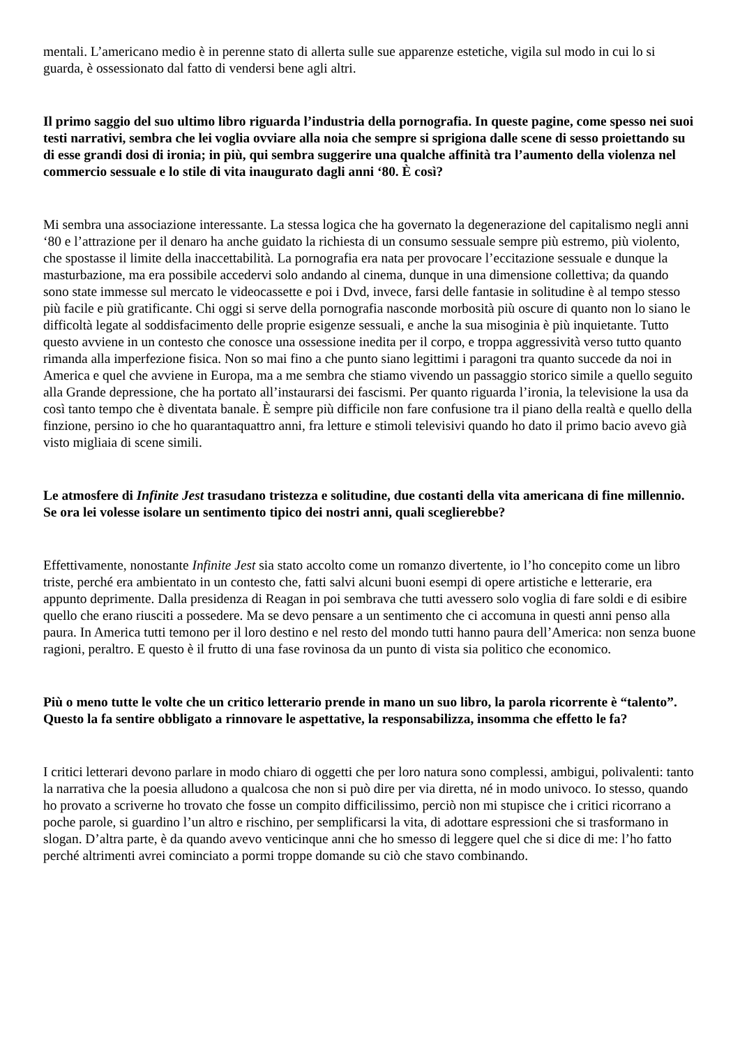mentali. L’americano medio è in perenne stato di allerta sulle sue apparenze estetiche, vigila sul modo in cui lo si guarda, è ossessionato dal fatto di vendersi bene agli altri.
Il primo saggio del suo ultimo libro riguarda l’industria della pornografia. In queste pagine, come spesso nei suoi testi narrativi, sembra che lei voglia ovviare alla noia che sempre si sprigiona dalle scene di sesso proiettando su di esse grandi dosi di ironia; in più, qui sembra suggerire una qualche affinità tra l’aumento della violenza nel commercio sessuale e lo stile di vita inaugurato dagli anni ‘80. È così?
Mi sembra una associazione interessante. La stessa logica che ha governato la degenerazione del capitalismo negli anni ‘80 e l’attrazione per il denaro ha anche guidato la richiesta di un consumo sessuale sempre più estremo, più violento, che spostasse il limite della inaccettabilità. La pornografia era nata per provocare l’eccitazione sessuale e dunque la masturbazione, ma era possibile accedervi solo andando al cinema, dunque in una dimensione collettiva; da quando sono state immesse sul mercato le videocassette e poi i Dvd, invece, farsi delle fantasie in solitudine è al tempo stesso più facile e più gratificante. Chi oggi si serve della pornografia nasconde morbosità più oscure di quanto non lo siano le difficoltà legate al soddisfacimento delle proprie esigenze sessuali, e anche la sua misoginia è più inquietante. Tutto questo avviene in un contesto che conosce una ossessione inedita per il corpo, e troppa aggressività verso tutto quanto rimanda alla imperfezione fisica. Non so mai fino a che punto siano legittimi i paragoni tra quanto succede da noi in America e quel che avviene in Europa, ma a me sembra che stiamo vivendo un passaggio storico simile a quello seguito alla Grande depressione, che ha portato all’instaurarsi dei fascismi. Per quanto riguarda l’ironia, la televisione la usa da così tanto tempo che è diventata banale. È sempre più difficile non fare confusione tra il piano della realtà e quello della finzione, persino io che ho quarantaquattro anni, fra letture e stimoli televisivi quando ho dato il primo bacio avevo già visto migliaia di scene simili.
Le atmosfere di Infinite Jest trasudano tristezza e solitudine, due costanti della vita americana di fine millennio. Se ora lei volesse isolare un sentimento tipico dei nostri anni, quali sceglierebbe?
Effettivamente, nonostante Infinite Jest sia stato accolto come un romanzo divertente, io l’ho concepito come un libro triste, perché era ambientato in un contesto che, fatti salvi alcuni buoni esempi di opere artistiche e letterarie, era appunto deprimente. Dalla presidenza di Reagan in poi sembrava che tutti avessero solo voglia di fare soldi e di esibire quello che erano riusciti a possedere. Ma se devo pensare a un sentimento che ci accomuna in questi anni penso alla paura. In America tutti temono per il loro destino e nel resto del mondo tutti hanno paura dell’America: non senza buone ragioni, peraltro. E questo è il frutto di una fase rovinosa da un punto di vista sia politico che economico.
Più o meno tutte le volte che un critico letterario prende in mano un suo libro, la parola ricorrente è “talento”. Questo la fa sentire obbligato a rinnovare le aspettative, la responsabilizza, insomma che effetto le fa?
I critici letterari devono parlare in modo chiaro di oggetti che per loro natura sono complessi, ambigui, polivalenti: tanto la narrativa che la poesia alludono a qualcosa che non si può dire per via diretta, né in modo univoco. Io stesso, quando ho provato a scriverne ho trovato che fosse un compito difficilissimo, perciò non mi stupisce che i critici ricorrano a poche parole, si guardino l’un altro e rischino, per semplificarsi la vita, di adottare espressioni che si trasformano in slogan. D’altra parte, è da quando avevo venticinque anni che ho smesso di leggere quel che si dice di me: l’ho fatto perché altrimenti avrei cominciato a pormi troppe domande su ciò che stavo combinando.